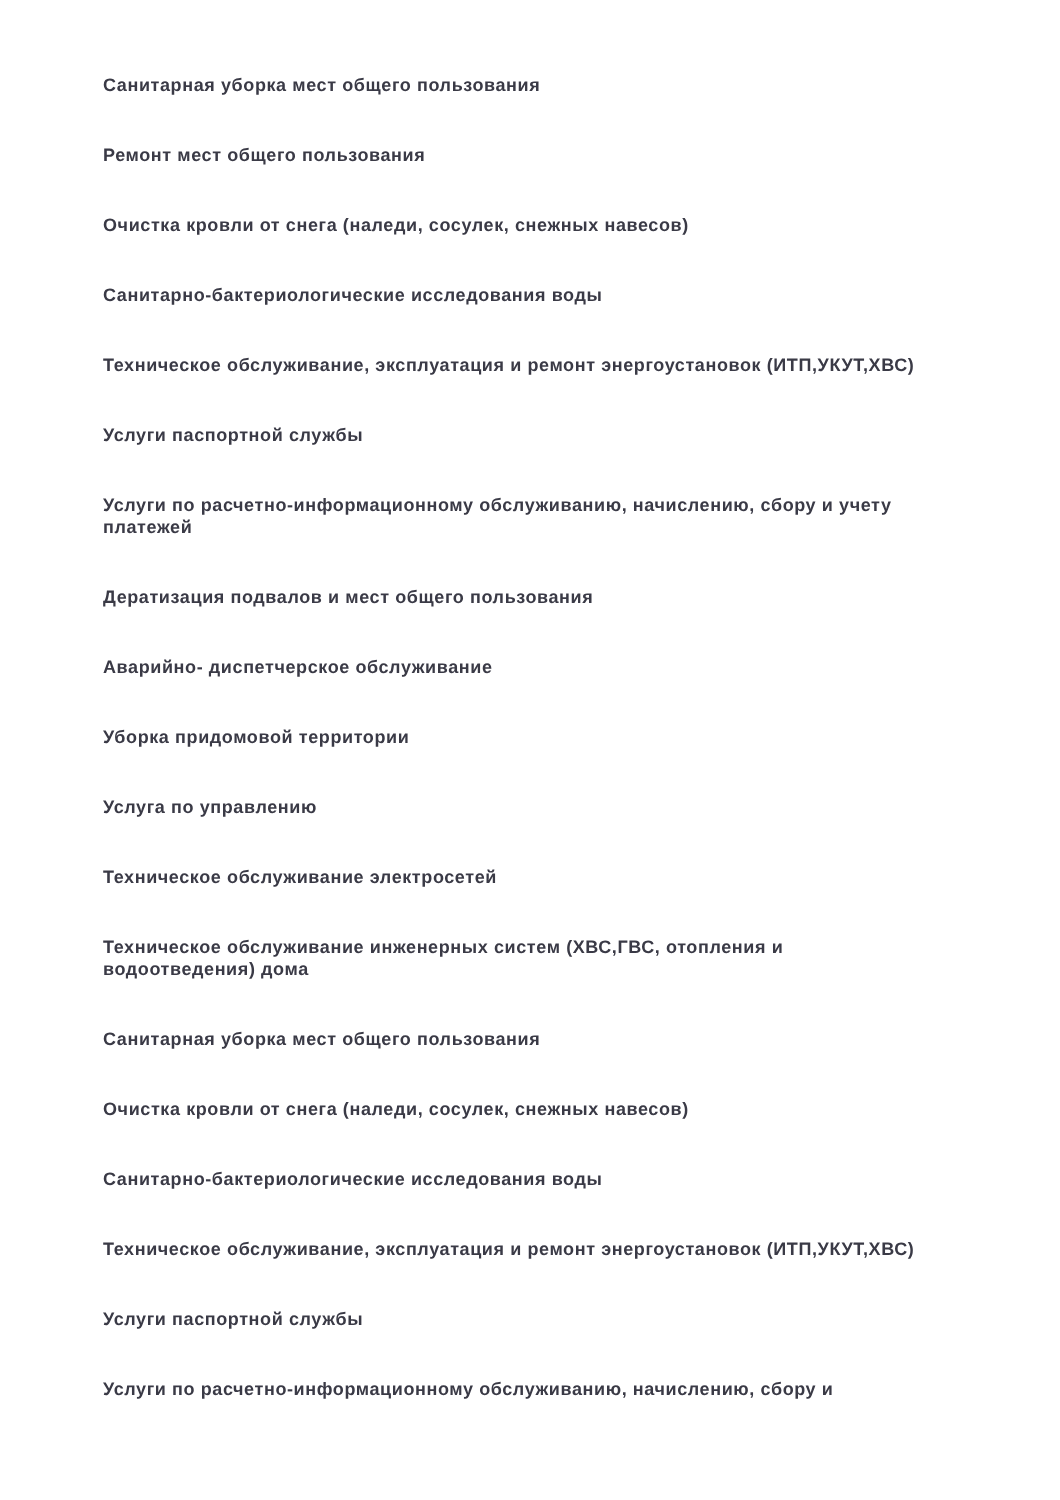Санитарная уборка мест общего пользования
Ремонт мест общего пользования
Очистка кровли от снега (наледи, сосулек, снежных навесов)
Санитарно-бактериологические исследования воды
Техническое обслуживание, эксплуатация и ремонт энергоустановок (ИТП,УКУТ,ХВС)
Услуги паспортной службы
Услуги по расчетно-информационному обслуживанию, начислению, сбору и учету платежей
Дератизация подвалов и мест общего пользования
Аварийно- диспетчерское обслуживание
Уборка придомовой территории
Услуга по управлению
Техническое обслуживание электросетей
Техническое обслуживание инженерных систем (ХВС,ГВС, отопления и водоотведения) дома
Санитарная уборка мест общего пользования
Очистка кровли от снега (наледи, сосулек, снежных навесов)
Санитарно-бактериологические исследования воды
Техническое обслуживание, эксплуатация и ремонт энергоустановок (ИТП,УКУТ,ХВС)
Услуги паспортной службы
Услуги по расчетно-информационному обслуживанию, начислению, сбору и